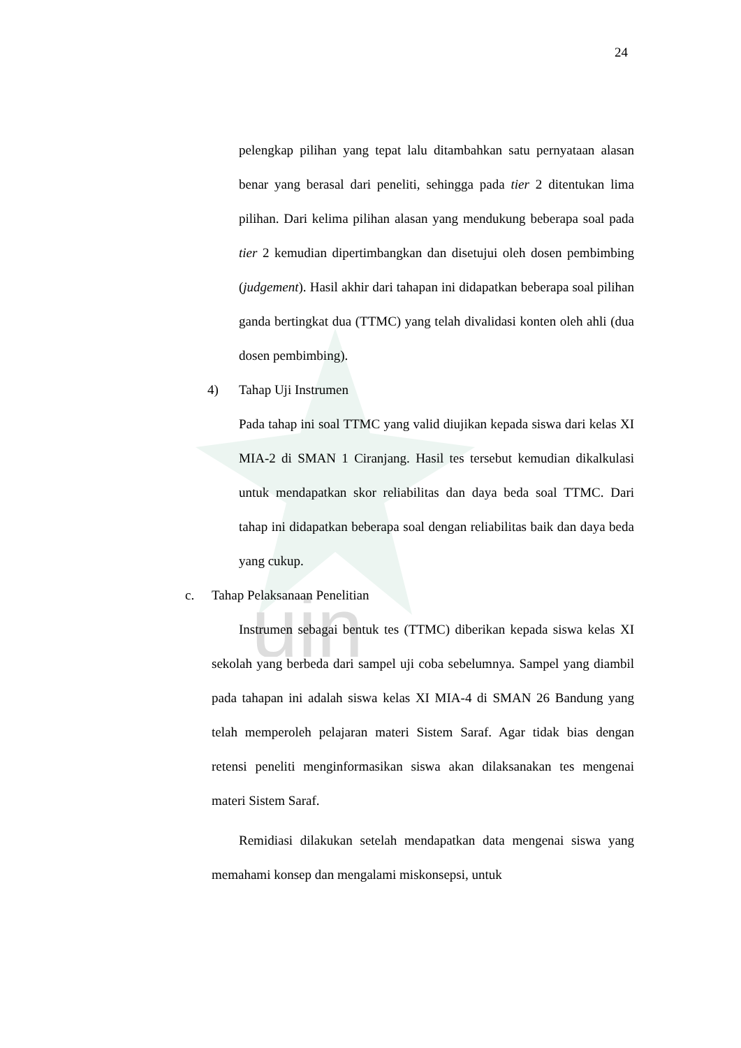uin
24
pelengkap pilihan yang tepat lalu ditambahkan satu pernyataan alasan benar yang berasal dari peneliti, sehingga pada tier 2 ditentukan lima pilihan. Dari kelima pilihan alasan yang mendukung beberapa soal pada tier 2 kemudian dipertimbangkan dan disetujui oleh dosen pembimbing (judgement). Hasil akhir dari tahapan ini didapatkan beberapa soal pilihan ganda bertingkat dua (TTMC) yang telah divalidasi konten oleh ahli (dua dosen pembimbing).
4) Tahap Uji Instrumen
Pada tahap ini soal TTMC yang valid diujikan kepada siswa dari kelas XI MIA-2 di SMAN 1 Ciranjang. Hasil tes tersebut kemudian dikalkulasi untuk mendapatkan skor reliabilitas dan daya beda soal TTMC. Dari tahap ini didapatkan beberapa soal dengan reliabilitas baik dan daya beda yang cukup.
c. Tahap Pelaksanaan Penelitian
Instrumen sebagai bentuk tes (TTMC) diberikan kepada siswa kelas XI sekolah yang berbeda dari sampel uji coba sebelumnya. Sampel yang diambil pada tahapan ini adalah siswa kelas XI MIA-4 di SMAN 26 Bandung yang telah memperoleh pelajaran materi Sistem Saraf. Agar tidak bias dengan retensi peneliti menginformasikan siswa akan dilaksanakan tes mengenai materi Sistem Saraf.
Remidiasi dilakukan setelah mendapatkan data mengenai siswa yang memahami konsep dan mengalami miskonsepsi, untuk